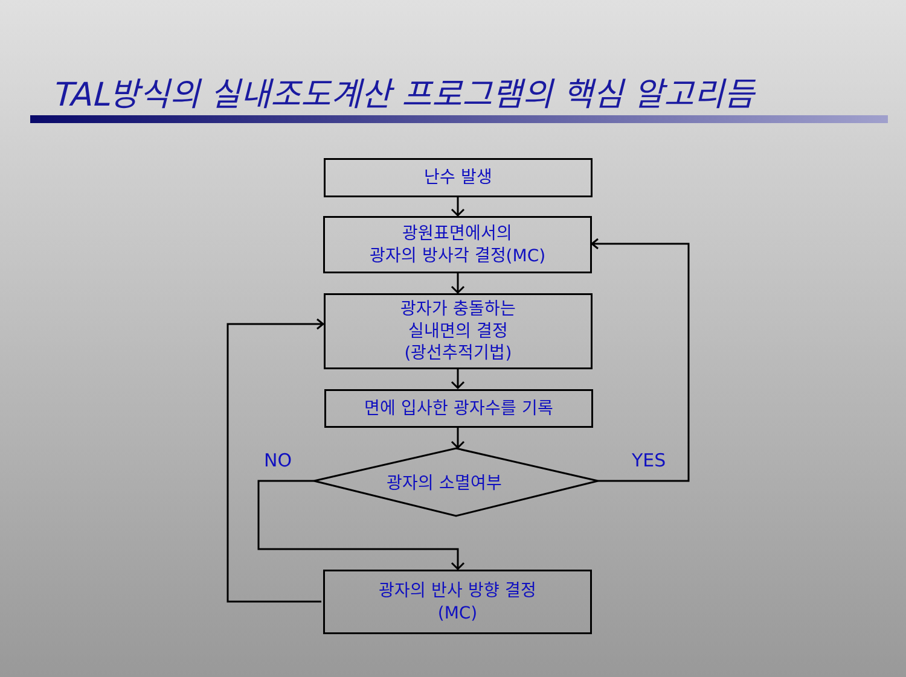TAL방식의 실내조도계산 프로그램의 핵심 알고리듬
난수 발생
광원표면에서의
광자의 방사각 결정(MC)
광자가 충돌하는
실내면의 결정
(광선추적기법)
면에 입사한 광자수를 기록
광자의 소멸여부
NO YES
광자의 반사 방향 결정
(MC)